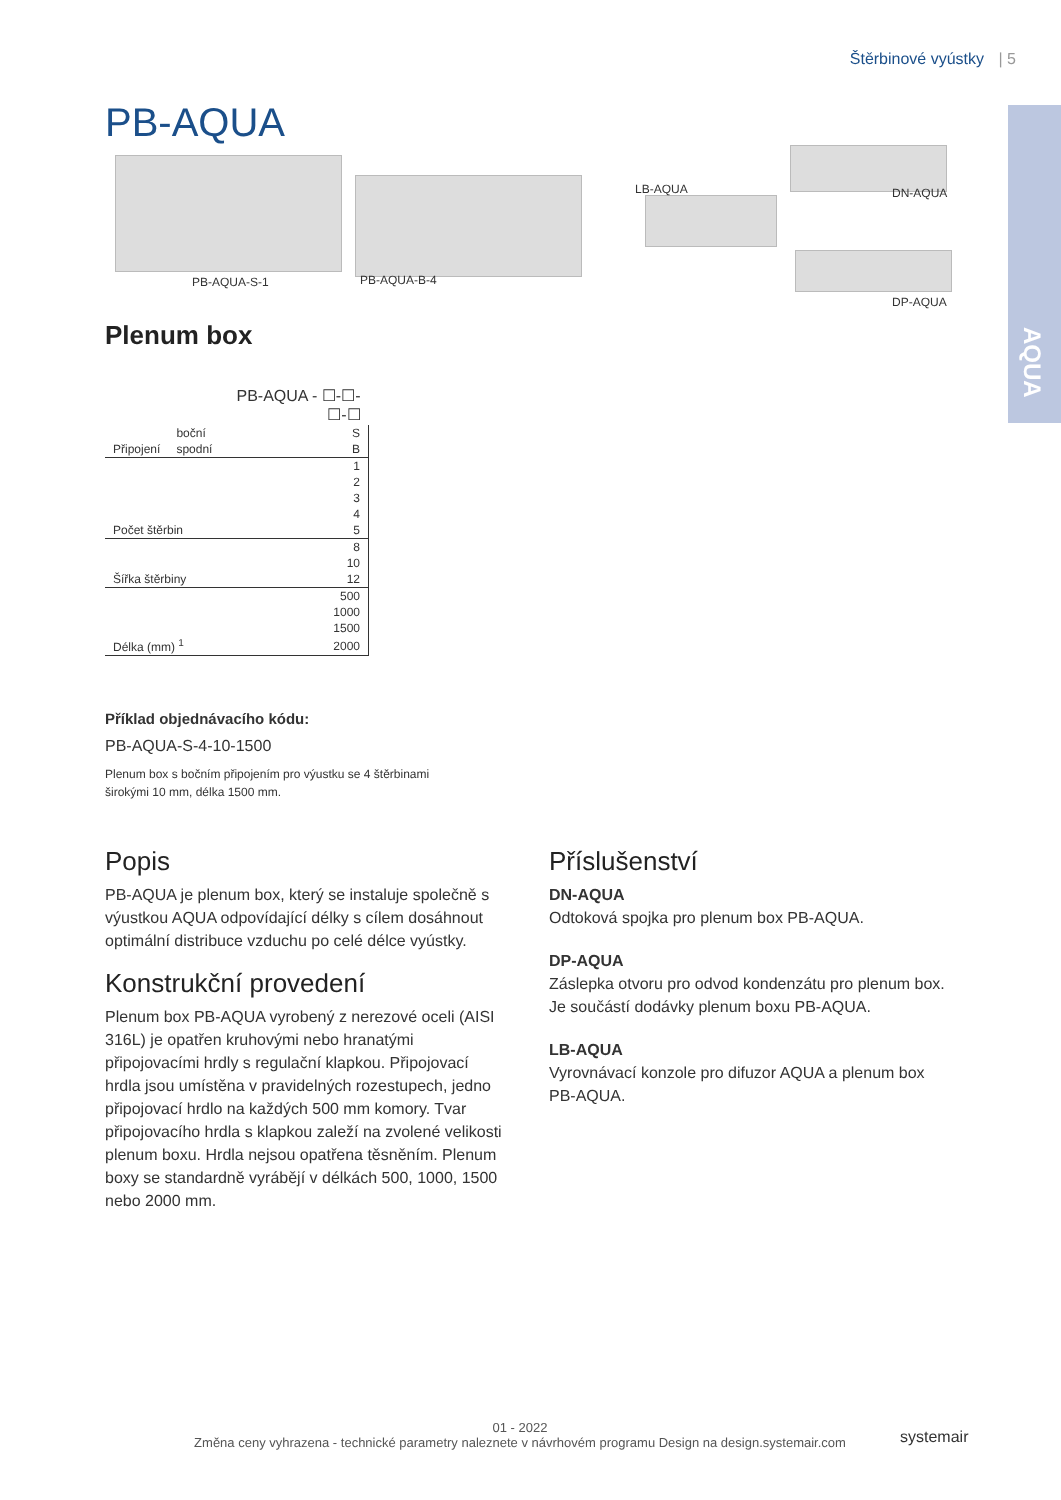Štěrbinové vyústky | 5
AQUA PB-AQUA
PB-AQUA-S-1 PB-AQUA-B-4
LB-AQUA DN-AQUA
DP-AQUA
Plenum box
| | | PB-AQUA - ☐-☐-☐-☐ |
| | boční | S |
| Připojení | spodní | B |
| | | 1 |
| | | 2 |
| | | 3 |
| | | 4 |
| Počet štěrbin | | 5 |
| | | 8 |
| | | 10 |
| Šířka štěrbiny | | 12 |
| | | 500 |
| | | 1000 |
| | | 1500 |
| Délka (mm) <sup>1</sup> | | 2000 |
Příklad objednávacího kódu:
PB-AQUA-S-4-10-1500
Plenum box s bočním připojením pro výustku se 4 štěrbinami širokými 10 mm, délka 1500 mm.
Popis
PB-AQUA je plenum box, který se instaluje společně s výustkou AQUA odpovídající délky s cílem dosáhnout optimální distribuce vzduchu po celé délce vyústky.
Konstrukční provedení
Plenum box PB-AQUA vyrobený z nerezové oceli (AISI 316L) je opatřen kruhovými nebo hranatými připojovacími hrdly s regulační klapkou. Připojovací hrdla jsou umístěna v pravidelných rozestupech, jedno připojovací hrdlo na každých 500 mm komory. Tvar připojovacího hrdla s klapkou zaleží na zvolené velikosti plenum boxu. Hrdla nejsou opatřena těsněním. Plenum boxy se standardně vyrábějí v délkách 500, 1000, 1500 nebo 2000 mm.
Příslušenství
DN-AQUA
Odtoková spojka pro plenum box PB-AQUA.
DP-AQUA
Záslepka otvoru pro odvod kondenzátu pro plenum box. Je součástí dodávky plenum boxu PB-AQUA.
LB-AQUA
Vyrovnávací konzole pro difuzor AQUA a plenum box PB-AQUA.
01 - 2022
Změna ceny vyhrazena - technické parametry naleznete v návrhovém programu Design na design.systemair.com
systemair